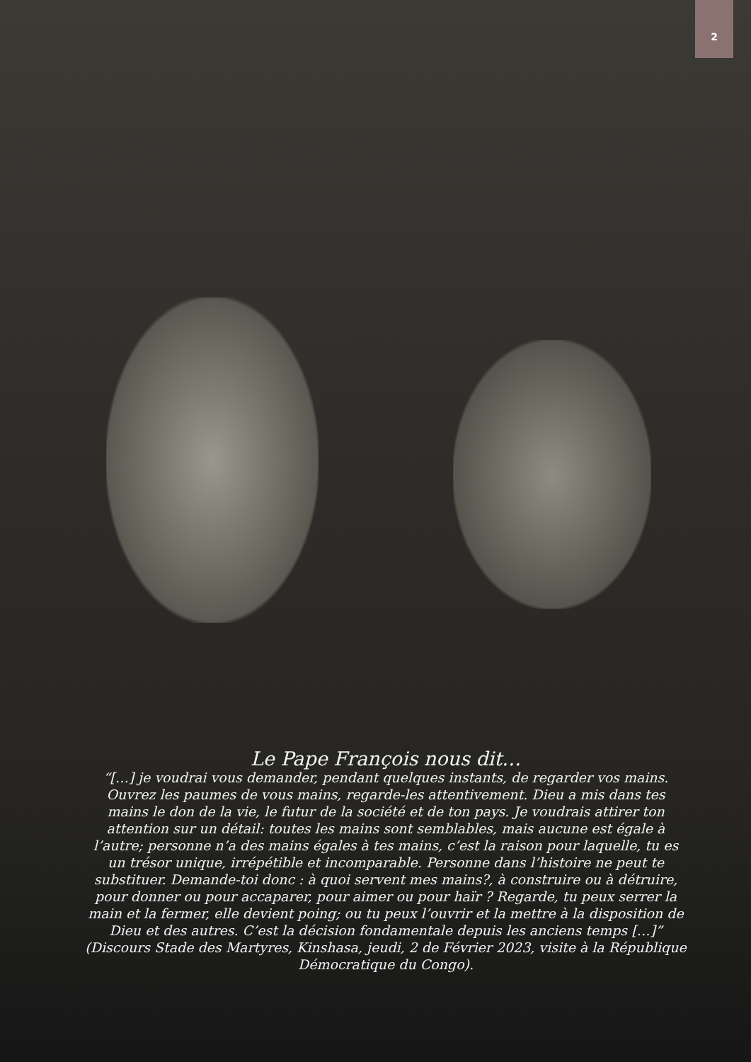2
Le Pape François nous dit…
“[…] je voudrai vous demander, pendant quelques instants, de regarder vos mains. Ouvrez les paumes de vous mains, regarde-les attentivement. Dieu a mis dans tes mains le don de la vie, le futur de la société et de ton pays. Je voudrais attirer ton attention sur un détail: toutes les mains sont semblables, mais aucune est égale à l’autre; personne n’a des mains égales à tes mains, c’est la raison pour laquelle, tu es un trésor unique, irrépétible et incomparable. Personne dans l’histoire ne peut te substituer. Demande-toi donc : à quoi servent mes mains?, à construire ou à détruire, pour donner ou pour accaparer, pour aimer ou pour haïr ? Regarde, tu peux serrer la main et la fermer, elle devient poing; ou tu peux l’ouvrir et la mettre à la disposition de Dieu et des autres. C’est la décision fondamentale depuis les anciens temps […]”
(Discours Stade des Martyres, Kinshasa, jeudi, 2 de Février 2023, visite à la République Démocratique du Congo).